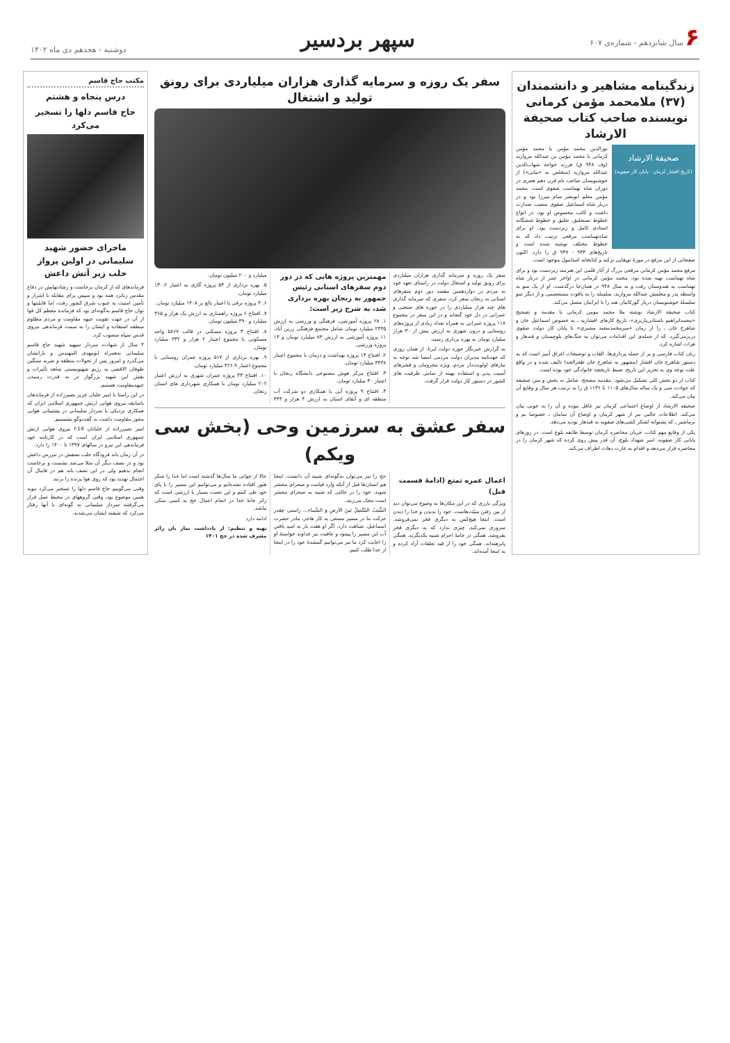۶ سال شانزدهم - شماره‌ی ۶۰۷
سپهر بردسیر
دوشنبه - هجدهم دی ماه ۱۴۰۲
زندگینامه مشاهیر و دانشمندان (۳۷) ملامحمد مؤمن کرمانی نویسنده صاحب کتاب صحیفة الارشاد
صحیفة الارشاد
(تاریخ افشار کرمان - پایان کار صفویه)
نورالدین محمد مؤمن یا محمد مؤمن کرمانی یا محمد مؤمن بن عبدالله مروارید (وف ۹۴۸ ق) فرزند خواجه شهاب‌الدین عبدالله مروارید (متخلص به «بیانی») از خوشنویسان صاحب نام قرن دهم هجری در دوران شاه تهماسب صفوی است. محمد مؤمن معلم ابونصر سام میرزا بود و در دربار شاه اسماعیل صفوی منصب صدارت داشت و کاتب مخصوص او بود. در انواع خطوط نستعلیق، تعلیق و خطوط ششگانه استادی کامل و زبردست بود. او برای شاه‌تهماسب مرقعی ترتیب داد که به خطوط مختلف نوشته شده است و تاریخ‌های ۹۳۴ - ۹۴۷ ق را دارد. اکنون صفحاتی از این مرقع در موزهٔ توپقاپی ترکیه و کتابخانه استانبول موجود است.
مرقع محمد مؤمن کرمانی مرقعی بزرگ از آثار قلمی این هنرمند زبردست بود و برای شاه تهماسب تهیه شده بود. محمد مؤمن کرمانی در اواخر عمر از دربار شاه تهماسب به هندوستان رفت و به سال ۹۴۸ در همان‌جا درگذشت. او از یک سو به واسطه پدر و معلمش عبدالله مروارید، سلسله را به یاقوت مستعصمی و از دیگر سو سلسلهٔ خوشنویسان دربار گورکانیان هند را با ایرانیان متصل می‌کند.
کتاب صحیفة الارشاد نوشته ملا محمد مومن کرمانی با مقدمه و تصحیح «محمدابراهیم باستانی‌پاریزی»، تاریخ کارهای افشاریه ـ به خصوص اسماعیل خان و شاهرخ خان ـ را از زمان «میرمحمدسعید مشیزی» تا پایان کار دولت صفوی دربرمی‌گیرد. که از جمله‌ی این اقدامات می‌توان به جنگ‌های بلوچستان و قندهار و هرات اشاره کرد.
زبان کتاب فارسی و پر از جمله پردازی‌ها، القاب و توضیحات اغراق آمیز است که به دستور شاهرخ خان افشار (مشهور به شاهرخ خان طغرالجه) تالیف شده و در واقع علت توجه وی به تحریر این تاریخ، ضبط تاریخچه خانوادگی خود بوده است.
کتاب از دو بخش کلی تشکیل می‌شود: مقدمه مصحح، شامل نه بخش و متن صحیفه که حوادث سی و یک ساله سال‌های ۱۱۰۵ تا ۱۱۳۶ ق را به ترتیب هر سال و وقایع آن بیان می‌کند.
صحیفه الارشاد از اوضاع اجتماعی کرمان نیز غافل نبوده و آن را به خوبی بیان می‌کند. اطلاعات جالبی نیز از شهر کرمان و اوضاع آن سامان ـ خصوصا بم و نرماشیر ـ که پشتوانه لشکر کشی‌های صفویه به قندهار بودند می‌دهد.
یکی از وقایع مهم کتاب، جریان محاصره کرمان توسط طایفه بلوچ است. در روزهای پایانی کار صفویه، امیر شهداد بلوچ، آن قدر پیش روی کرده که شهر کرمان را در محاصره قرار می‌دهد و اقدام به غارت دهات اطراف می‌کند.
سفر یک روزه و سرمایه گذاری هزاران میلیاردی برای رونق تولید و اشتغال
سفر یک روزه و سرمایه گذاری هزاران میلیاردی برای رونق تولید و اشتغال دولت در راستای تعهد خود به مردم در دوازدهمین مقصد دور دوم سفرهای استانی به زنجان سفر کرد، سفری که سرمایه گذاری های چند هزار میلیاردی را در حوزه های صنعتی و عمرانی در دل خود گنجاند و در این سفر در مجموع ۱۱۸ پروژه عمرانی به همراه تعداد زیادی از پروژه‌های روستایی و درون شهری به ارزش بیش از ۳۰ هزار میلیارد تومان به بهره برداری رسید.
به گزارش خبرنگار حوزه دولت ایرنا، از همان روزی که عهدنامه مدیران دولت مردمی امضا شد توجه به نیازهای اولویت‌دار مردم، ویژه محرومان و قشرهای آسیب پذیر و استفاده بهینه از تمامی ظرفیت های کشور در دستور کار دولت قرار گرفت.
مهمترین پروژه هایی که در دور دوم سفرهای استانی رئیس جمهور به زنجان بهره برداری شد، به شرح زیر است:
۱. ۲۸ پروژه آموزشی، فرهنگی و ورزشی به ارزش ۲۴۴۵ میلیارد تومان شامل مجتمع فرهنگی زرین آباد، ۱۱ پروژه آموزشی به ارزش ۸۳ میلیارد تومان و ۱۳ پروژه ورزشی.
۲. افتتاح ۱۴ پروژه بهداشت و درمان با مجموع اعتبار ۳۴۴۸ میلیارد تومان.
۳. افتتاح مرکز هوش مصنوعی دانشگاه زنجان با اعتبار ۳۰ میلیارد تومان.
۴. افتتاح ۹ پروژه آبی با همکاری دو شرکت آب منطقه ای و آبفای استان به ارزش ۴ هزار و ۴۴۳ میلیارد و ۲۰۰ میلیون تومان.
۵. بهره برداری از ۵۴ پروژه گازی به اعتبار ۱۳۰.۲ میلیارد تومان.
۶. ۳ پروژه برقی با اعتبار بالغ بر ۱۴۰۸ میلیارد تومان.
۷. افتتاح ۶ پروژه راهسازی به ارزش یک هزار و ۳۶۵ میلیارد و ۳۹۰ میلیون تومان.
۸. افتتاح ۳ پروژه مسکنی در قالب ۵۸۶۷ واحد مسکونی با مجموع اعتبار ۲ هزار و ۳۳۲ میلیارد تومان.
۹. بهره برداری از ۵۱۷ پروژه عمران روستایی با مجموع اعتبار ۴۲۶.۹ میلیارد تومان.
۱۰. افتتاح ۴۳ پروژه عمران شهری به ارزش اعتبار ۲۰۲ میلیارد تومان با همکاری شهرداری های استان زنجان.
سفر عشق به سرزمین وحی (بخش سی ویکم)
اعمال عمره تمتع (ادامهٔ قسمت قبل)
ویژگی بارزی که در این مکان‌ها به وضوح می‌توان دید از بین رفتن منیّت‌هاست. خود را ندیدن و خدا را دیدن است. اینجا هیچ‌کس به دیگری فخر نمی‌فروشد. سروری نمی‌کند. چیزی ندارد که به دیگری فخر بفروشد. همگی در جامهٔ احرام شبیه یکدیگرند. همگی پابرهنه‌اند. همگی خود را از قید تعلقات آزاد کرده و به اینجا آمده‌اند.
حج را نیز می‌توان به‌گونه‌ای شبیه آن دانست. اینجا هم انسان‌ها قبل از آنکه وارد قیامت و صحرای محشر شوند، خود را در حالتی که شبیه به صحرای محشر است محک می‌زنند.
الشَّبَبُ المُتَّصِلُ بَینَ الأرضِ وَ السَّماء... راستی چقدر حرکت ما در مسیر مسعی به کار هاجر، مادر حضرت اسماعیل، شباهت دارد. اگر او هفت بار به امید یافتن آب این مسیر را پیمود و عاقبت نیز خداوند خواستهٔ او را اجابت کرد ما نیز می‌توانیم گمشدهٔ خود را در اینجا از خدا طلب کنیم.
حالا از جوانی ما سال‌ها گذشته است اما خدا را شکر هنوز افتاده نشده‌ایم و می‌توانیم این مسیر را با پای خود طی کنیم و این نعمت بسیار با ارزشی است که زائر خانهٔ خدا در انجام اعمال حج به کسی متکی نباشد.
ادامه دارد
تهیه و تنظیم: از یادداشت نماز بان زائر مشرف شده در حج ۱۴۰۱
مکتب حاج قاسم
درس پنجاه و هشتم
حاج قاسم دلها را تسخیر می‌کرد
ماجرای حضور شهید سلیمانی در اولین پرواز حلب زیر آتش داعش
فرماندهای که از کرمان برخاست و رشادتهایش در دفاع مقدس زبانزد همه بود و سپس برای مقابله با اشرار و تأمین امنیت به جنوب شرق کشور رفت، اما قابلیتها و توان حاج قاسم به‌گونه‌ای بود که فرمانده معظم کل قوا از آن در جهت تقویت جبهه مقاومت و مردم مظلوم منطقه استفاده و ایشان را به سمت فرماندهی نیروی قدس سپاه منصوب کرد.
۴ سال از شهادت سردار سپهبد شهید حاج قاسم سلیمانی به‌همراه ابومهدی المهندس و یارانشان می‌گذرد و امروز پس از تحولات منطقه و ضربه سنگین طوفان الاقصی به رژیم صهیونیستی شاهد تأثیرات و نقش این شهید بزرگوار در به قدرت رسیدن جبهه‌مقاومت هستیم.
در این راستا با امیر خلبان عزیز نصیرزاده از فرماندهان باسابقه نیروی هوایی ارتش جمهوری اسلامی ایران که همکاری نزدیکی با سردار سلیمانی در پشتیبانی هوایی محور مقاومت داشت به گفت‌وگو نشستیم.
امیر نصیرزاده از خلبانان f-14 نیروی هوایی ارتش جمهوری اسلامی ایران است که در کارنامه خود فرماندهی این نیرو در سالهای ۱۳۹۷ تا ۱۴۰۰ را دارد.
در آن زمان باند فرودگاه حلب نصفش در تیررس داعش بود و در نصف دیگر آن مثلا می‌شد نشست و برخاست انجام بدهیم ولی در این نصف باند هم در فاینال آن احتمال تهدید بود که روی هوا پرنده را بزنند.
وقتی می‌گوییم حاج قاسم دلها را تسخیر می‌کرد موید همین موضوع بود، وقتی گروههای در محیط عمل قرار می‌گرفتند سردار سلیمانی به گونه‌ای با آنها رفتار می‌کرد که شیفته ایشان می‌شدند.